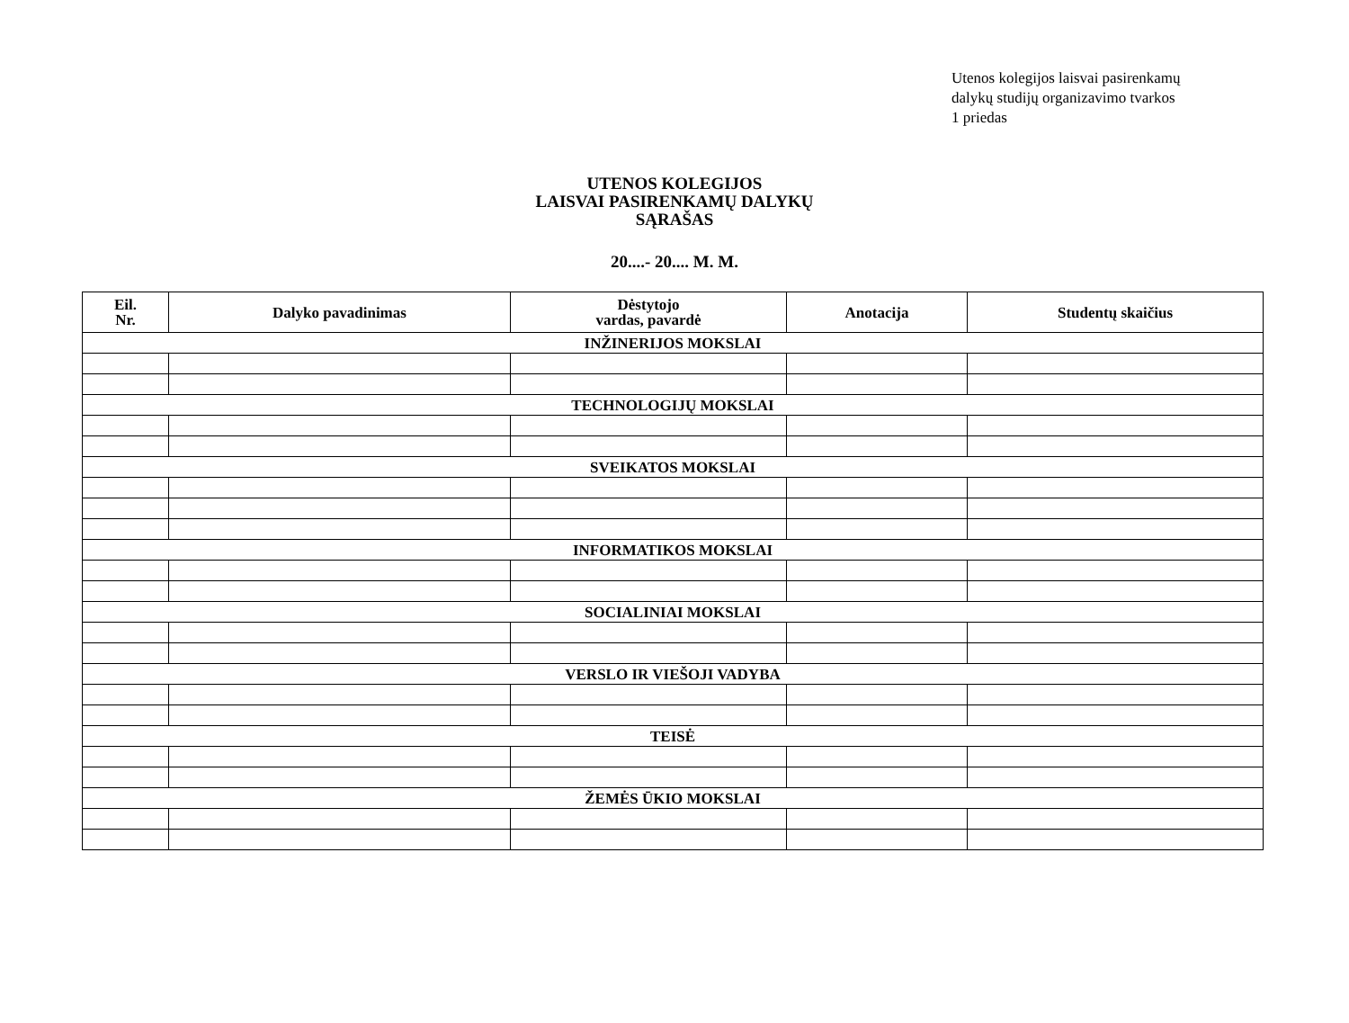Utenos kolegijos laisvai pasirenkamų
dalykų studijų organizavimo tvarkos
1 priedas
UTENOS KOLEGIJOS
LAISVAI PASIRENKAMŲ DALYKŲ
SĄRAŠAS
20....- 20.... M. M.
| Eil. Nr. | Dalyko pavadinimas | Dėstytojo vardas, pavardė | Anotacija | Studentų skaičius |
| --- | --- | --- | --- | --- |
| INŽINERIJOS MOKSLAI | | | | |
| TECHNOLOGIJŲ MOKSLAI | | | | |
| SVEIKATOS MOKSLAI | | | | |
| INFORMATIKOS MOKSLAI | | | | |
| SOCIALINIAI MOKSLAI | | | | |
| VERSLO IR VIEŠOJI VADYBA | | | | |
| TEISĖ | | | | |
| ŽEMĖS ŪKIO MOKSLAI | | | | |